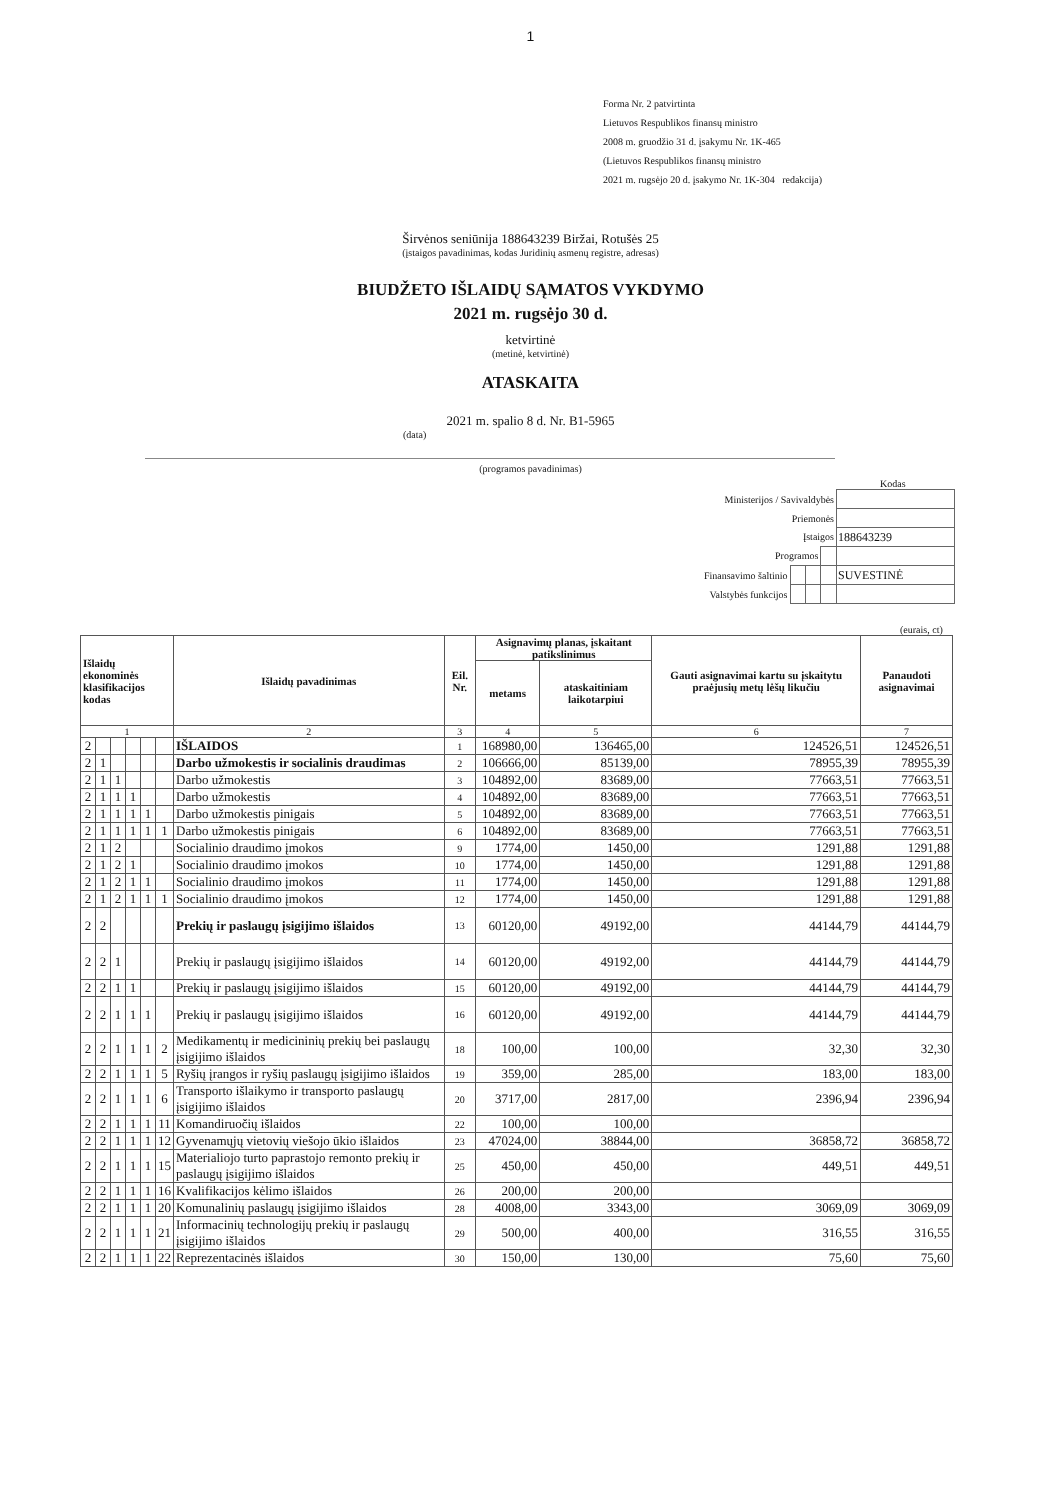1
Forma Nr. 2 patvirtinta
Lietuvos Respublikos finansų ministro
2008 m. gruodžio 31 d. įsakymu Nr. 1K-465
(Lietuvos Respublikos finansų ministro
2021 m. rugsėjo 20 d. įsakymo Nr. 1K-304 redakcija)
Širvėnos seniūnija 188643239 Biržai, Rotušės 25
(įstaigos pavadinimas, kodas Juridinių asmenų registre, adresas)
BIUDŽETO IŠLAIDŲ SĄMATOS VYKDYMO
2021 m. rugsėjo 30 d.
ketvirtinė
(metinė, ketvirtinė)
ATASKAITA
2021 m. spalio 8 d. Nr. B1-5965
(data)
(programos pavadinimas)
Kodas
| Ministerijos / Savivaldybės | | | | |
| Priemonės | | | | |
| Įstaigos | | | | 188643239 |
| Programos | | | | |
| Finansavimo šaltinio | | | | SUVESTINĖ |
| Valstybės funkcijos | | | | |
(eurais, ct)
| Išlaidų ekonominės klasifikacijos kodas | | | | | | Išlaidų pavadinimas | Eil. Nr. | Asignavimų planas, įskaitant patikslinimus | | Gauti asignavimai kartu su įskaitytu praėjusių metų lėšų likučiu | Panaudoti asignavimai |
| --- | --- | --- | --- | --- | --- | --- | --- | --- | --- | --- | --- |
| | | | | | | | | metams | ataskaitiniam laikotarpiui | | |
| 1 | | | | | | 2 | 3 | 4 | 5 | 6 | 7 |
| 2 | | | | | | IŠLAIDOS | 1 | 168980,00 | 136465,00 | 124526,51 | 124526,51 |
| 2 | 1 | | | | | Darbo užmokestis ir socialinis draudimas | 2 | 106666,00 | 85139,00 | 78955,39 | 78955,39 |
| 2 | 1 | 1 | | | | Darbo užmokestis | 3 | 104892,00 | 83689,00 | 77663,51 | 77663,51 |
| 2 | 1 | 1 | 1 | | | Darbo užmokestis | 4 | 104892,00 | 83689,00 | 77663,51 | 77663,51 |
| 2 | 1 | 1 | 1 | 1 | | Darbo užmokestis pinigais | 5 | 104892,00 | 83689,00 | 77663,51 | 77663,51 |
| 2 | 1 | 1 | 1 | 1 | 1 | Darbo užmokestis pinigais | 6 | 104892,00 | 83689,00 | 77663,51 | 77663,51 |
| 2 | 1 | 2 | | | | Socialinio draudimo įmokos | 9 | 1774,00 | 1450,00 | 1291,88 | 1291,88 |
| 2 | 1 | 2 | 1 | | | Socialinio draudimo įmokos | 10 | 1774,00 | 1450,00 | 1291,88 | 1291,88 |
| 2 | 1 | 2 | 1 | 1 | | Socialinio draudimo įmokos | 11 | 1774,00 | 1450,00 | 1291,88 | 1291,88 |
| 2 | 1 | 2 | 1 | 1 | 1 | Socialinio draudimo įmokos | 12 | 1774,00 | 1450,00 | 1291,88 | 1291,88 |
| 2 | 2 | | | | | Prekių ir paslaugų įsigijimo išlaidos | 13 | 60120,00 | 49192,00 | 44144,79 | 44144,79 |
| 2 | 2 | 1 | | | | Prekių ir paslaugų įsigijimo išlaidos | 14 | 60120,00 | 49192,00 | 44144,79 | 44144,79 |
| 2 | 2 | 1 | 1 | | | Prekių ir paslaugų įsigijimo išlaidos | 15 | 60120,00 | 49192,00 | 44144,79 | 44144,79 |
| 2 | 2 | 1 | 1 | 1 | | Prekių ir paslaugų įsigijimo išlaidos | 16 | 60120,00 | 49192,00 | 44144,79 | 44144,79 |
| 2 | 2 | 1 | 1 | 1 | 2 | Medikamentų ir medicininių prekių bei paslaugų įsigijimo išlaidos | 18 | 100,00 | 100,00 | 32,30 | 32,30 |
| 2 | 2 | 1 | 1 | 1 | 5 | Ryšių įrangos ir ryšių paslaugų įsigijimo išlaidos | 19 | 359,00 | 285,00 | 183,00 | 183,00 |
| 2 | 2 | 1 | 1 | 1 | 6 | Transporto išlaikymo ir transporto paslaugų įsigijimo išlaidos | 20 | 3717,00 | 2817,00 | 2396,94 | 2396,94 |
| 2 | 2 | 1 | 1 | 1 | 11 | Komandiruočių išlaidos | 22 | 100,00 | 100,00 | | |
| 2 | 2 | 1 | 1 | 1 | 12 | Gyvenamųjų vietovių viešojo ūkio išlaidos | 23 | 47024,00 | 38844,00 | 36858,72 | 36858,72 |
| 2 | 2 | 1 | 1 | 1 | 15 | Materialiojo turto paprastojo remonto prekių ir paslaugų įsigijimo išlaidos | 25 | 450,00 | 450,00 | 449,51 | 449,51 |
| 2 | 2 | 1 | 1 | 1 | 16 | Kvalifikacijos kėlimo išlaidos | 26 | 200,00 | 200,00 | | |
| 2 | 2 | 1 | 1 | 1 | 20 | Komunalinių paslaugų įsigijimo išlaidos | 28 | 4008,00 | 3343,00 | 3069,09 | 3069,09 |
| 2 | 2 | 1 | 1 | 1 | 21 | Informacinių technologijų prekių ir paslaugų įsigijimo išlaidos | 29 | 500,00 | 400,00 | 316,55 | 316,55 |
| 2 | 2 | 1 | 1 | 1 | 22 | Reprezentacinės išlaidos | 30 | 150,00 | 130,00 | 75,60 | 75,60 |